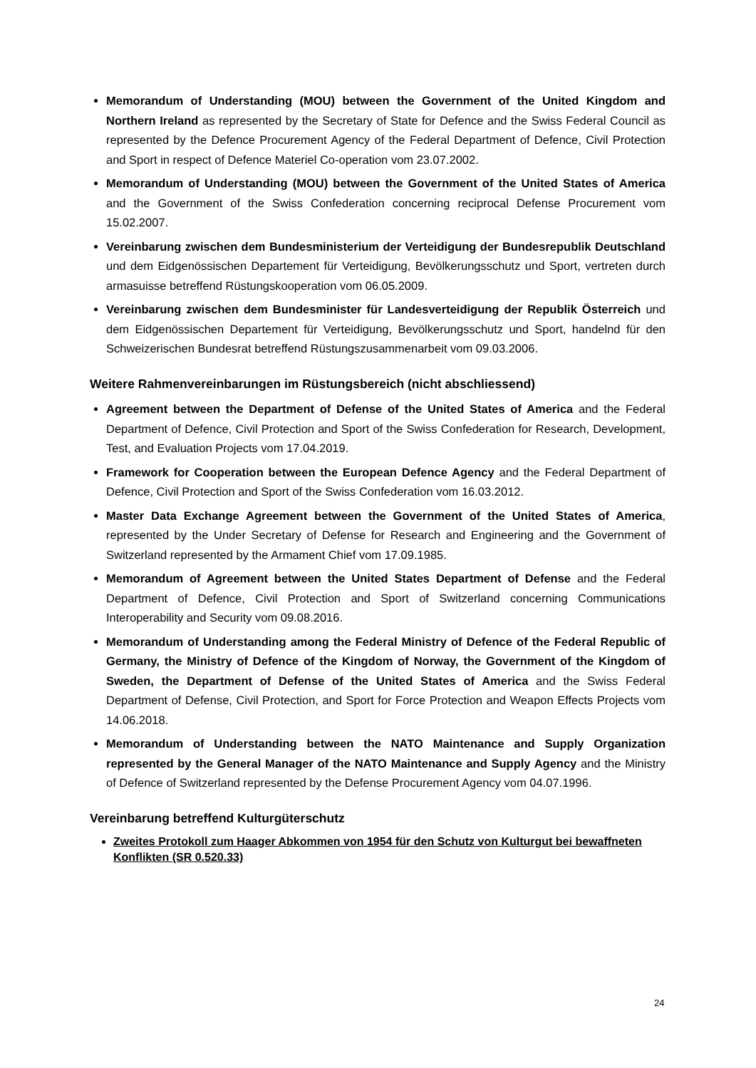Memorandum of Understanding (MOU) between the Government of the United Kingdom and Northern Ireland as represented by the Secretary of State for Defence and the Swiss Federal Council as represented by the Defence Procurement Agency of the Federal Department of Defence, Civil Protection and Sport in respect of Defence Materiel Co-operation vom 23.07.2002.
Memorandum of Understanding (MOU) between the Government of the United States of America and the Government of the Swiss Confederation concerning reciprocal Defense Procurement vom 15.02.2007.
Vereinbarung zwischen dem Bundesministerium der Verteidigung der Bundesrepublik Deutschland und dem Eidgenössischen Departement für Verteidigung, Bevölkerungsschutz und Sport, vertreten durch armasuisse betreffend Rüstungskooperation vom 06.05.2009.
Vereinbarung zwischen dem Bundesminister für Landesverteidigung der Republik Österreich und dem Eidgenössischen Departement für Verteidigung, Bevölkerungsschutz und Sport, handelnd für den Schweizerischen Bundesrat betreffend Rüstungszusammenarbeit vom 09.03.2006.
Weitere Rahmenvereinbarungen im Rüstungsbereich (nicht abschliessend)
Agreement between the Department of Defense of the United States of America and the Federal Department of Defence, Civil Protection and Sport of the Swiss Confederation for Research, Development, Test, and Evaluation Projects vom 17.04.2019.
Framework for Cooperation between the European Defence Agency and the Federal Department of Defence, Civil Protection and Sport of the Swiss Confederation vom 16.03.2012.
Master Data Exchange Agreement between the Government of the United States of America, represented by the Under Secretary of Defense for Research and Engineering and the Government of Switzerland represented by the Armament Chief vom 17.09.1985.
Memorandum of Agreement between the United States Department of Defense and the Federal Department of Defence, Civil Protection and Sport of Switzerland concerning Communications Interoperability and Security vom 09.08.2016.
Memorandum of Understanding among the Federal Ministry of Defence of the Federal Republic of Germany, the Ministry of Defence of the Kingdom of Norway, the Government of the Kingdom of Sweden, the Department of Defense of the United States of America and the Swiss Federal Department of Defense, Civil Protection, and Sport for Force Protection and Weapon Effects Projects vom 14.06.2018.
Memorandum of Understanding between the NATO Maintenance and Supply Organization represented by the General Manager of the NATO Maintenance and Supply Agency and the Ministry of Defence of Switzerland represented by the Defense Procurement Agency vom 04.07.1996.
Vereinbarung betreffend Kulturgüterschutz
Zweites Protokoll zum Haager Abkommen von 1954 für den Schutz von Kulturgut bei bewaffneten Konflikten (SR 0.520.33)
24